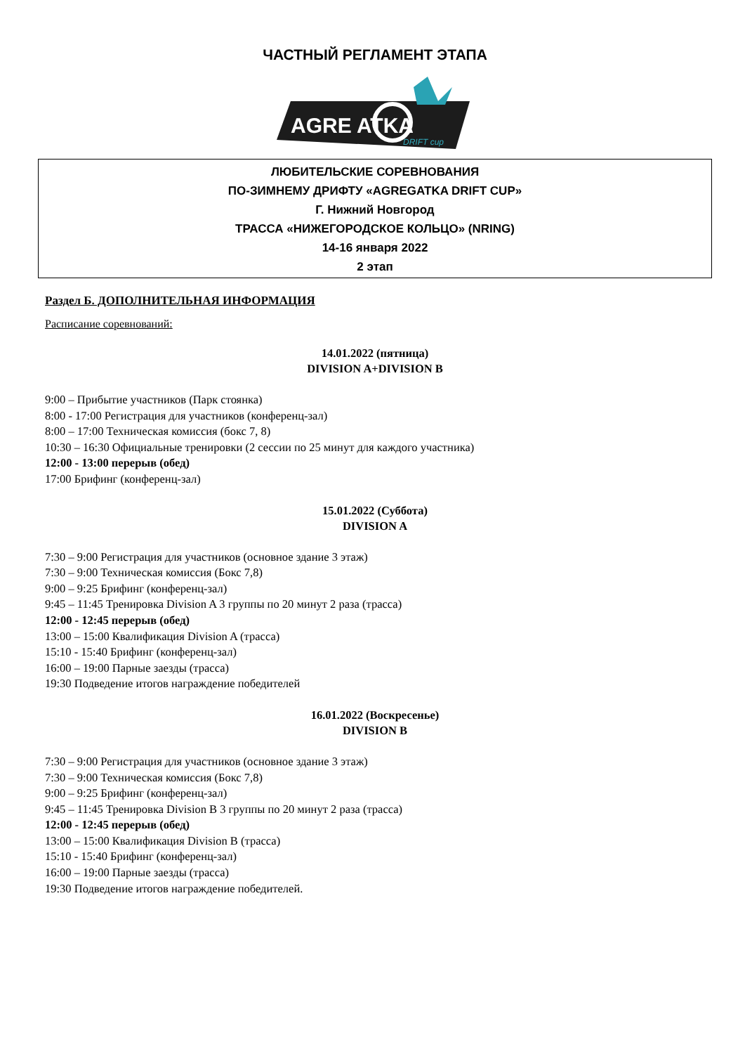ЧАСТНЫЙ РЕГЛАМЕНТ ЭТАПА
AGRE ATKA
DRIFT cup
ЛЮБИТЕЛЬСКИЕ СОРЕВНОВАНИЯ
ПО-ЗИМНЕМУ ДРИФТУ «AGREGATKA DRIFT CUP»
Г. Нижний Новгород
ТРАССА «НИЖЕГОРОДСКОЕ КОЛЬЦО» (NRING)
14-16 января 2022
2 этап
Раздел Б. ДОПОЛНИТЕЛЬНАЯ ИНФОРМАЦИЯ
Расписание соревнований:
14.01.2022 (пятница)
DIVISION A+DIVISION B
9:00 – Прибытие участников (Парк стоянка)
8:00 - 17:00 Регистрация для участников (конференц-зал)
8:00 – 17:00 Техническая комиссия (бокс 7, 8)
10:30 – 16:30 Официальные тренировки (2 сессии по 25 минут для каждого участника)
12:00 - 13:00 перерыв (обед)
17:00 Брифинг (конференц-зал)
15.01.2022 (Суббота)
DIVISION A
7:30 – 9:00 Регистрация для участников (основное здание 3 этаж)
7:30 – 9:00 Техническая комиссия (Бокс 7,8)
9:00 – 9:25 Брифинг (конференц-зал)
9:45 – 11:45 Тренировка Division A 3 группы по 20 минут 2 раза (трасса)
12:00 - 12:45 перерыв (обед)
13:00 – 15:00 Квалификация Division A (трасса)
15:10 - 15:40 Брифинг (конференц-зал)
16:00 – 19:00 Парные заезды (трасса)
19:30 Подведение итогов награждение победителей
16.01.2022 (Воскресенье)
DIVISION B
7:30 – 9:00 Регистрация для участников (основное здание 3 этаж)
7:30 – 9:00 Техническая комиссия (Бокс 7,8)
9:00 – 9:25 Брифинг (конференц-зал)
9:45 – 11:45 Тренировка Division B 3 группы по 20 минут 2 раза (трасса)
12:00 - 12:45 перерыв (обед)
13:00 – 15:00 Квалификация Division B (трасса)
15:10 - 15:40 Брифинг (конференц-зал)
16:00 – 19:00 Парные заезды (трасса)
19:30 Подведение итогов награждение победителей.